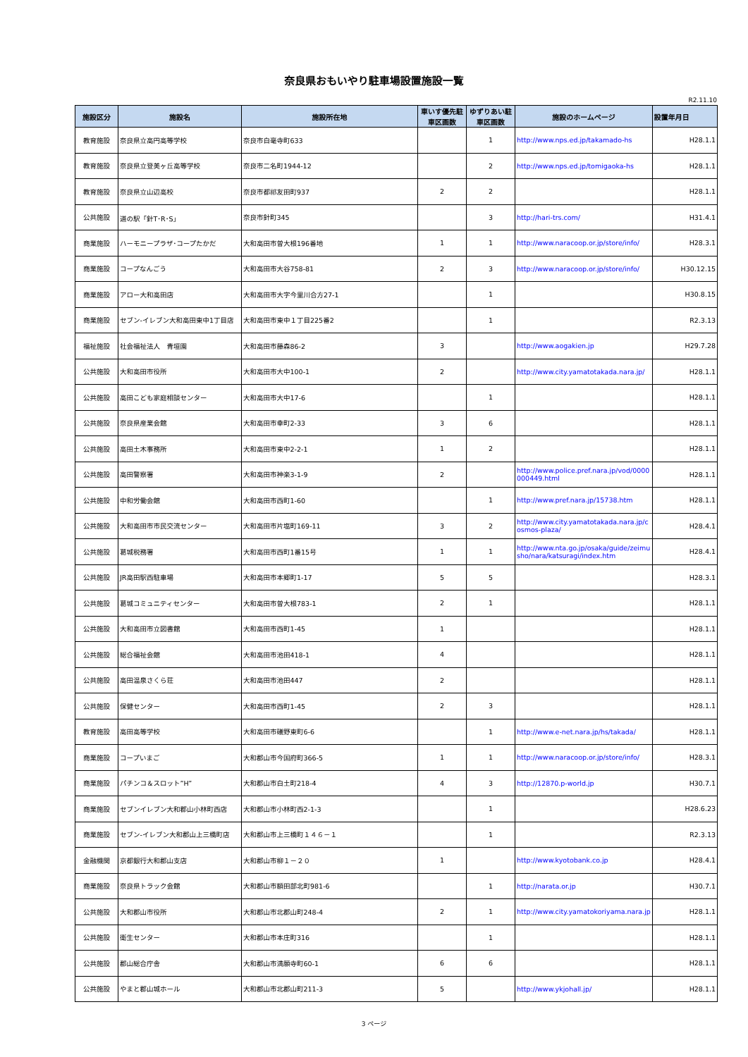奈良県おもいやり駐車場設置施設一覧
R2.11.10
| 施設区分 | 施設名 | 施設所在地 | 車いす優先駐車区画数 | ゆずりあい駐車区画数 | 施設のホームページ | 設置年月日 |
| --- | --- | --- | --- | --- | --- | --- |
| 教育施設 | 奈良県立高円高等学校 | 奈良市白毫寺町633 | | 1 | http://www.nps.ed.jp/takamado-hs | H28.1.1 |
| 教育施設 | 奈良県立登美ヶ丘高等学校 | 奈良市二名町1944-12 | | 2 | http://www.nps.ed.jp/tomigaoka-hs | H28.1.1 |
| 教育施設 | 奈良県立山辺高校 | 奈良市都祁友田町937 | 2 | 2 | | H28.1.1 |
| 公共施設 | 道の駅「針T･R･S」 | 奈良市針町345 | | 3 | http://hari-trs.com/ | H31.4.1 |
| 商業施設 | ハーモニープラザ･コープたかだ | 大和高田市曽大根196番地 | 1 | 1 | http://www.naracoop.or.jp/store/info/ | H28.3.1 |
| 商業施設 | コープなんごう | 大和高田市大谷758-81 | 2 | 3 | http://www.naracoop.or.jp/store/info/ | H30.12.15 |
| 商業施設 | アロー大和高田店 | 大和高田市大字今里川合方27-1 | | 1 | | H30.8.15 |
| 商業施設 | セブン-イレブン大和高田東中1丁目店 | 大和高田市東中１丁目225番2 | | 1 | | R2.3.13 |
| 福祉施設 | 社会福祉法人 青垣園 | 大和高田市藤森86-2 | 3 | | http://www.aogakien.jp | H29.7.28 |
| 公共施設 | 大和高田市役所 | 大和高田市大中100-1 | 2 | | http://www.city.yamatotakada.nara.jp/ | H28.1.1 |
| 公共施設 | 高田こども家庭相談センター | 大和高田市大中17-6 | | 1 | | H28.1.1 |
| 公共施設 | 奈良県産業会館 | 大和高田市幸町2-33 | 3 | 6 | | H28.1.1 |
| 公共施設 | 高田土木事務所 | 大和高田市東中2-2-1 | 1 | 2 | | H28.1.1 |
| 公共施設 | 高田警察署 | 大和高田市神楽3-1-9 | 2 | | http://www.police.pref.nara.jp/vod/0000 000449.html | H28.1.1 |
| 公共施設 | 中和労働会館 | 大和高田市西町1-60 | | 1 | http://www.pref.nara.jp/15738.htm | H28.1.1 |
| 公共施設 | 大和高田市市民交流センター | 大和高田市片塩町169-11 | 3 | 2 | http://www.city.yamatotakada.nara.jp/c osmos-plaza/ | H28.4.1 |
| 公共施設 | 葛城税務署 | 大和高田市西町1番15号 | 1 | 1 | http://www.nta.go.jp/osaka/guide/zeimu sho/nara/katsuragi/index.htm | H28.4.1 |
| 公共施設 | JR高田駅西駐車場 | 大和高田市本郷町1-17 | 5 | 5 | | H28.3.1 |
| 公共施設 | 葛城コミュニティセンター | 大和高田市曽大根783-1 | 2 | 1 | | H28.1.1 |
| 公共施設 | 大和高田市立図書館 | 大和高田市西町1-45 | 1 | | | H28.1.1 |
| 公共施設 | 総合福祉会館 | 大和高田市池田418-1 | 4 | | | H28.1.1 |
| 公共施設 | 高田温泉さくら荘 | 大和高田市池田447 | 2 | | | H28.1.1 |
| 公共施設 | 保健センター | 大和高田市西町1-45 | 2 | 3 | | H28.1.1 |
| 教育施設 | 高田高等学校 | 大和高田市礒野東町6-6 | | 1 | http://www.e-net.nara.jp/hs/takada/ | H28.1.1 |
| 商業施設 | コープいまご | 大和郡山市今国府町366-5 | 1 | 1 | http://www.naracoop.or.jp/store/info/ | H28.3.1 |
| 商業施設 | パチンコ＆スロット”H” | 大和郡山市白土町218-4 | 4 | 3 | http://12870.p-world.jp | H30.7.1 |
| 商業施設 | セブンイレブン大和郡山小林町西店 | 大和郡山市小林町西2-1-3 | | 1 | | H28.6.23 |
| 商業施設 | セブン-イレブン大和郡山上三橋町店 | 大和郡山市上三橋町１４６－１ | | 1 | | R2.3.13 |
| 金融機関 | 京都銀行大和郡山支店 | 大和郡山市柳１－２０ | 1 | | http://www.kyotobank.co.jp | H28.4.1 |
| 商業施設 | 奈良県トラック会館 | 大和郡山市額田部北町981-6 | | 1 | http://narata.or.jp | H30.7.1 |
| 公共施設 | 大和郡山市役所 | 大和郡山市北郡山町248-4 | 2 | 1 | http://www.city.yamatokoriyama.nara.jp | H28.1.1 |
| 公共施設 | 衛生センター | 大和郡山市本庄町316 | | 1 | | H28.1.1 |
| 公共施設 | 郡山総合庁舎 | 大和郡山市満願寺町60-1 | 6 | 6 | | H28.1.1 |
| 公共施設 | やまと郡山城ホール | 大和郡山市北郡山町211-3 | 5 | | http://www.ykjohall.jp/ | H28.1.1 |
3 ページ